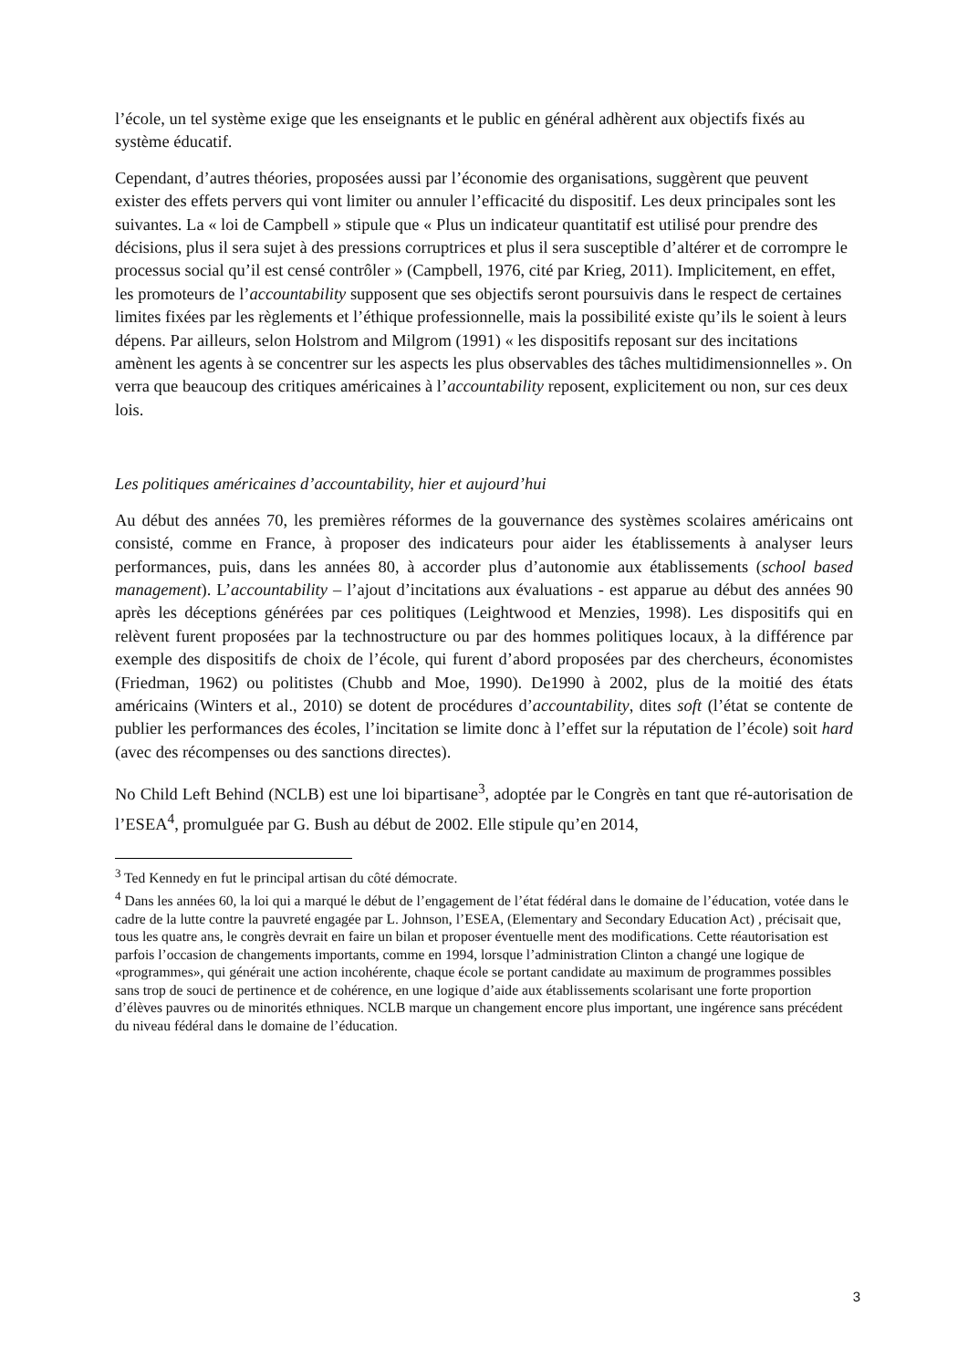l’école, un tel système exige que les enseignants et le public en général adhèrent aux objectifs fixés au système éducatif.
Cependant, d’autres théories, proposées aussi par l’économie des organisations, suggèrent que peuvent exister des effets pervers qui vont limiter ou annuler l’efficacité du dispositif. Les deux principales sont les suivantes. La « loi de Campbell » stipule que « Plus un indicateur quantitatif est utilisé pour prendre des décisions, plus il sera sujet à des pressions corruptrices et plus il sera susceptible d’altérer et de corrompre le processus social qu’il est censé contrôler » (Campbell, 1976, cité par Krieg, 2011). Implicitement, en effet, les promoteurs de l’accountability supposent que ses objectifs seront poursuivis dans le respect de certaines limites fixées par les règlements et l’éthique professionnelle, mais la possibilité existe qu’ils le soient à leurs dépens. Par ailleurs, selon Holstrom and Milgrom (1991) « les dispositifs reposant sur des incitations amènent les agents à se concentrer sur les aspects les plus observables des tâches multidimensionnelles ». On verra que beaucoup des critiques américaines à l’accountability reposent, explicitement ou non, sur ces deux lois.
Les politiques américaines d’accountability, hier et aujourd’hui
Au début des années 70, les premières réformes de la gouvernance des systèmes scolaires américains ont consisté, comme en France, à proposer des indicateurs pour aider les établissements à analyser leurs performances, puis, dans les années 80, à accorder plus d’autonomie aux établissements (school based management). L’accountability – l’ajout d’incitations aux évaluations - est apparue au début des années 90 après les déceptions générées par ces politiques (Leightwood et Menzies, 1998). Les dispositifs qui en relèvent furent proposées par la technostructure ou par des hommes politiques locaux, à la différence par exemple des dispositifs de choix de l’école, qui furent d’abord proposées par des chercheurs, économistes (Friedman, 1962) ou politistes (Chubb and Moe, 1990). De1990 à 2002, plus de la moitié des états américains (Winters et al., 2010) se dotent de procédures d’accountability, dites soft (l’état se contente de publier les performances des écoles, l’incitation se limite donc à l’effet sur la réputation de l’école) soit hard (avec des récompenses ou des sanctions directes).
No Child Left Behind (NCLB) est une loi bipartisane<sup>3</sup>, adoptée par le Congrès en tant que ré-autorisation de l’ESEA<sup>4</sup>, promulguée par G. Bush au début de 2002. Elle stipule qu’en 2014,
<sup>3</sup> Ted Kennedy en fut le principal artisan du côté démocrate.
<sup>4</sup> Dans les années 60, la loi qui a marqué le début de l’engagement de l’état fédéral dans le domaine de l’éducation, votée dans le cadre de la lutte contre la pauvreté engagée par L. Johnson, l’ESEA, (Elementary and Secondary Education Act) , précisait que, tous les quatre ans, le congrès devrait en faire un bilan et proposer éventuelle ment des modifications. Cette réautorisation est parfois l’occasion de changements importants, comme en 1994, lorsque l’administration Clinton a changé une logique de «programmes», qui générait une action incohérente, chaque école se portant candidate au maximum de programmes possibles sans trop de souci de pertinence et de cohérence, en une logique d’aide aux établissements scolarisant une forte proportion d’élèves pauvres ou de minorités ethniques. NCLB marque un changement encore plus important, une ingérence sans précédent du niveau fédéral dans le domaine de l’éducation.
3